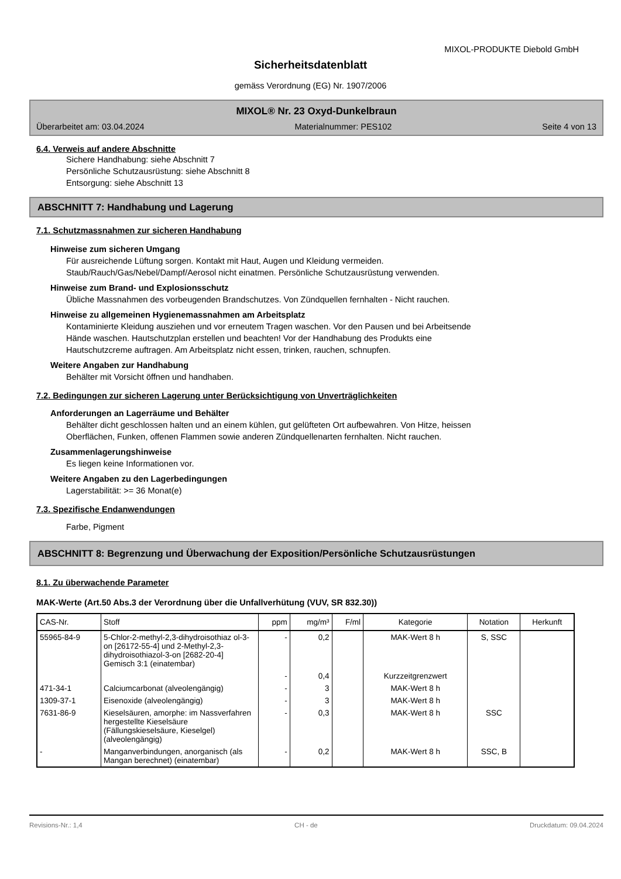MIXOL-PRODUKTE Diebold GmbH
Sicherheitsdatenblatt
gemäss Verordnung (EG) Nr. 1907/2006
MIXOL® Nr. 23 Oxyd-Dunkelbraun
Überarbeitet am: 03.04.2024 Materialnummer: PES102 Seite 4 von 13
6.4. Verweis auf andere Abschnitte
Sichere Handhabung: siehe Abschnitt 7
Persönliche Schutzausrüstung: siehe Abschnitt 8
Entsorgung: siehe Abschnitt 13
ABSCHNITT 7: Handhabung und Lagerung
7.1. Schutzmassnahmen zur sicheren Handhabung
Hinweise zum sicheren Umgang
Für ausreichende Lüftung sorgen. Kontakt mit Haut, Augen und Kleidung vermeiden.
Staub/Rauch/Gas/Nebel/Dampf/Aerosol nicht einatmen. Persönliche Schutzausrüstung verwenden.
Hinweise zum Brand- und Explosionsschutz
Übliche Massnahmen des vorbeugenden Brandschutzes. Von Zündquellen fernhalten - Nicht rauchen.
Hinweise zu allgemeinen Hygienemassnahmen am Arbeitsplatz
Kontaminierte Kleidung ausziehen und vor erneutem Tragen waschen. Vor den Pausen und bei Arbeitsende
Hände waschen. Hautschutzplan erstellen und beachten! Vor der Handhabung des Produkts eine
Hautschutzcreme auftragen. Am Arbeitsplatz nicht essen, trinken, rauchen, schnupfen.
Weitere Angaben zur Handhabung
Behälter mit Vorsicht öffnen und handhaben.
7.2. Bedingungen zur sicheren Lagerung unter Berücksichtigung von Unverträglichkeiten
Anforderungen an Lagerräume und Behälter
Behälter dicht geschlossen halten und an einem kühlen, gut gelüfteten Ort aufbewahren. Von Hitze, heissen
Oberflächen, Funken, offenen Flammen sowie anderen Zündquellenarten fernhalten. Nicht rauchen.
Zusammenlagerungshinweise
Es liegen keine Informationen vor.
Weitere Angaben zu den Lagerbedingungen
Lagerstabilität: >= 36 Monat(e)
7.3. Spezifische Endanwendungen
Farbe, Pigment
ABSCHNITT 8: Begrenzung und Überwachung der Exposition/Persönliche Schutzausrüstungen
8.1. Zu überwachende Parameter
MAK-Werte (Art.50 Abs.3 der Verordnung über die Unfallverhütung (VUV, SR 832.30))
| CAS-Nr. | Stoff | ppm | mg/m³ | F/ml | Kategorie | Notation | Herkunft |
| --- | --- | --- | --- | --- | --- | --- | --- |
| 55965-84-9 | 5-Chlor-2-methyl-2,3-dihydroisothiaz ol-3-on [26172-55-4] und 2-Methyl-2,3-dihydroisothiazol-3-on [2682-20-4] Gemisch 3:1 (einatembar) | - | 0,2 | | MAK-Wert 8 h | S, SSC | |
| | | - | 0,4 | | Kurzzeitgrenzwert | | |
| 471-34-1 | Calciumcarbonat (alveolengängig) | - | 3 | | MAK-Wert 8 h | | |
| 1309-37-1 | Eisenoxide (alveolengängig) | - | 3 | | MAK-Wert 8 h | | |
| 7631-86-9 | Kieselsäuren, amorphe: im Nassverfahren hergestellte Kieselsäure (Fällungskieselsäure, Kieselgel) (alveolengängig) | - | 0,3 | | MAK-Wert 8 h | SSC | |
| - | Manganverbindungen, anorganisch (als Mangan berechnet) (einatembar) | - | 0,2 | | MAK-Wert 8 h | SSC, B | |
Revisions-Nr.: 1,4 CH - de Druckdatum: 09.04.2024